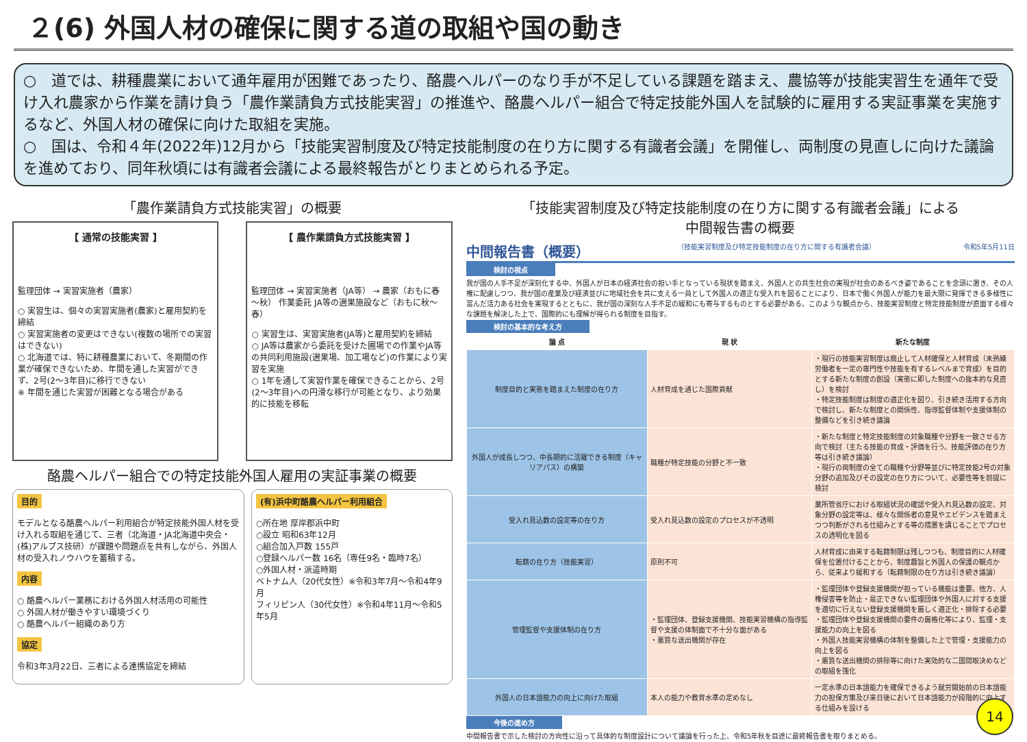２(6) 外国人材の確保に関する道の取組や国の動き
○　道では、耕種農業において通年雇用が困難であったり、酪農ヘルパーのなり手が不足している課題を踏まえ、農協等が技能実習生を通年で受け入れ農家から作業を請け負う「農作業請負方式技能実習」の推進や、酪農ヘルパー組合で特定技能外国人を試験的に雇用する実証事業を実施するなど、外国人材の確保に向けた取組を実施。
○　国は、令和４年(2022年)12月から「技能実習制度及び特定技能制度の在り方に関する有識者会議」を開催し、両制度の見直しに向けた議論を進めており、同年秋頃には有識者会議による最終報告がとりまとめられる予定。
「農作業請負方式技能実習」の概要
【 通常の技能実習 】
監理団体 → 実習実施者（農家）
○ 実習生は、個々の実習実施者(農家)と雇用契約を締結
○ 実習実施者の変更はできない(複数の場所での実習はできない)
○ 北海道では、特に耕種農業において、冬期間の作業が確保できないため、年間を通した実習ができず、2号(2～3年目)に移行できない
※ 年間を通じた実習が困難となる場合がある
【 農作業請負方式技能実習 】
監理団体 → 実習実施者（JA等） → 農家（おもに春～秋） 作業委託 JA等の選果施設など（おもに秋～春）
○ 実習生は、実習実施者(JA等)と雇用契約を締結
○ JA等は農家から委託を受けた圃場での作業やJA等の共同利用施設(選果場、加工場など)の作業により実習を実施
○ 1年を通して実習作業を確保できることから、2号(2～3年目)への円滑な移行が可能となり、より効果的に技能を移転
酪農ヘルパー組合での特定技能外国人雇用の実証事業の概要
目的
モデルとなる酪農ヘルパー利用組合が特定技能外国人材を受け入れる取組を通じて、三者（北海道・JA北海道中央会・(株)アルプス技研）が課題や問題点を共有しながら、外国人材の受入れノウハウを蓄積する。
内容
○ 酪農ヘルパー業務における外国人材活用の可能性
○ 外国人材が働きやすい環境づくり
○ 酪農ヘルパー組織のあり方
協定
令和3年3月22日、三者による連携協定を締結
(有)浜中町酪農ヘルパー利用組合
○所在地 厚岸郡浜中町
○設立 昭和63年12月
○組合加入戸数 155戸
○登録ヘルパー数 16名（専任9名・臨時7名）
○外国人材・派遣時期
ベトナム人（20代女性）※令和3年7月～令和4年9月
フィリピン人（30代女性）※令和4年11月～令和5年5月
「技能実習制度及び特定技能制度の在り方に関する有識者会議」による
中間報告書の概要
中間報告書（概要） （技能実習制度及び特定技能制度の在り方に関する有識者会議） 令和5年5月11日
検討の視点
我が国の人手不足が深刻化する中、外国人が日本の経済社会の担い手となっている現状を踏まえ、外国人との共生社会の実現が社会のあるべき姿であることを念頭に置き、その人権に配慮しつつ、我が国の産業及び経済並びに地域社会を共に支える一員として外国人の適正な受入れを図ることにより、日本で働く外国人が能力を最大限に発揮できる多様性に富んだ活力ある社会を実現するとともに、我が国の深刻な人手不足の緩和にも寄与するものとする必要がある。このような観点から、技能実習制度と特定技能制度が直面する様々な課題を解決した上で、国際的にも理解が得られる制度を目指す。
検討の基本的な考え方
| 論 点 | 現 状 | 新たな制度 |
| --- | --- | --- |
| 制度目的と実態を踏まえた制度の在り方 | 人材育成を通じた国際貢献 | ・現行の技能実習制度は廃止して人材確保と人材育成（未熟練労働者を一定の専門性や技能を有するレベルまで育成）を目的とする新たな制度の創設（実態に即した制度への抜本的な見直し）を検討 ・特定技能制度は制度の適正化を図り、引き続き活用する方向で検討し、新たな制度との関係性、指導監督体制や支援体制の整備などを引き続き議論 |
| 外国人が成長しつつ、中長期的に活躍できる制度（キャリアパス）の構築 | 職種が特定技能の分野と不一致 | ・新たな制度と特定技能制度の対象職種や分野を一致させる方向で検討（主たる技能の育成・評価を行う。技能評価の在り方等は引き続き議論） ・現行の両制度の全ての職種や分野等並びに特定技能2号の対象分野の追加及びその設定の在り方について、必要性等を前提に検討 |
| 受入れ見込数の設定等の在り方 | 受入れ見込数の設定のプロセスが不透明 | 業所管省庁における取組状況の確認や受入れ見込数の設定、対象分野の設定等は、様々な関係者の意見やエビデンスを踏まえつつ判断がされる仕組みとする等の措置を講じることでプロセスの透明化を図る |
| 転籍の在り方（技能実習） | 原則不可 | 人材育成に由来する転籍制限は残しつつも、制度目的に人材確保を位置付けることから、制度趣旨と外国人の保護の観点から、従来より緩和する（転籍制限の在り方は引き続き議論） |
| 管理監督や支援体制の在り方 | ・監理団体、登録支援機関、技能実習機構の指導監督や支援の体制面で不十分な面がある ・悪質な送出機関が存在 | ・監理団体や登録支援機関が担っている機能は重要。他方、人権侵害等を防止・是正できない監理団体や外国人に対する支援を適切に行えない登録支援機関を厳しく適正化・排除する必要 ・監理団体や登録支援機関の要件の厳格化等により、監理・支援能力の向上を図る ・外国人技能実習機構の体制を整備した上で管理・支援能力の向上を図る ・悪質な送出機関の排除等に向けた実効的な二国間取決めなどの取組を強化 |
| 外国人の日本語能力の向上に向けた取組 | 本人の能力や教育水準の定めなし | 一定水準の日本語能力を確保できるよう就労開始前の日本語能力の担保方策及び来日後において日本語能力が段階的に向上する仕組みを設ける |
今後の進め方
中間報告書で示した検討の方向性に沿って具体的な制度設計について議論を行った上、令和5年秋を目途に最終報告書を取りまとめる。
14